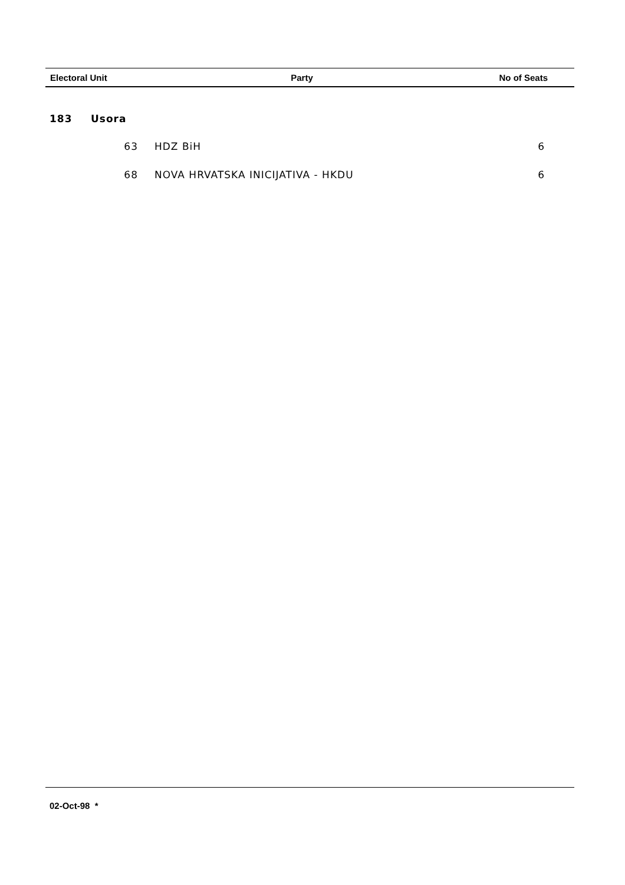| Electoral Unit | Party | No of Seats |
| --- | --- | --- |
| 183 | Usora | | |
| | 63 | HDZ BiH | 6 |
| | 68 | NOVA HRVATSKA INICIJATIVA - HKDU | 6 |
02-Oct-98 *